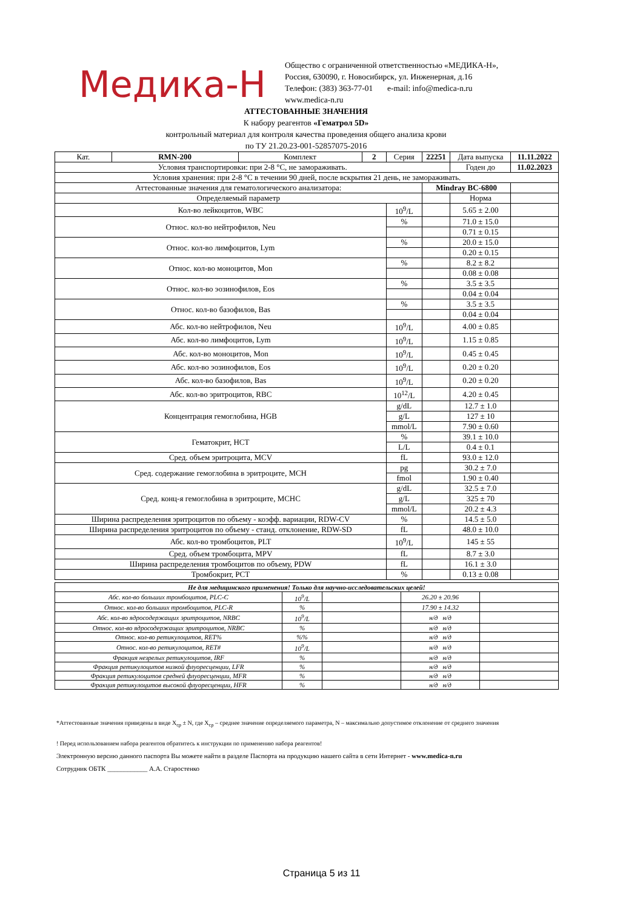Медика-Н
Общество с ограниченной ответственностью «МЕДИКА-Н»,
Россия, 630090, г. Новосибирск, ул. Инженерная, д.16
Телефон: (383) 363-77-01 e-mail: info@medica-n.ru
www.medica-n.ru
АТТЕСТОВАННЫЕ ЗНАЧЕНИЯ
К набору реагентов «Гематрол 5D»
контрольный материал для контроля качества проведения общего анализа крови
по ТУ 21.20.23-001-52857075-2016
| Кат. | RMN-200 | Комплект | 2 | Серия | 22251 | | Дата выпуска | 11.11.2022 |
| Условия транспортировки: при 2-8 °С, не замораживать. | | | | | | | Годен до | 11.02.2023 |
| Условия хранения: при 2-8 °С в течении 90 дней, после вскрытия 21 день, не замораживать. | | | | | | | | |
| Аттестованные значения для гематологического анализатора: | | | | | Mindray BC-6800 | | | |
| Определяемый параметр | | | | | | Норма | | |
| Кол-во лейкоцитов, WBC | | | | 10<sup>9</sup>/L | | 5.65 ± 2.00 | | |
| Относ. кол-во нейтрофилов, Neu | | | | % | | 71.0 ± 15.0 | | |
| | | | | | | 0.71 ± 0.15 | | |
| Относ. кол-во лимфоцитов, Lym | | | | % | | 20.0 ± 15.0 | | |
| | | | | | | 0.20 ± 0.15 | | |
| Относ. кол-во моноцитов, Mon | | | | % | | 8.2 ± 8.2 | | |
| | | | | | | 0.08 ± 0.08 | | |
| Относ. кол-во эозинофилов, Eos | | | | % | | 3.5 ± 3.5 | | |
| | | | | | | 0.04 ± 0.04 | | |
| Относ. кол-во базофилов, Bas | | | | % | | 3.5 ± 3.5 | | |
| | | | | | | 0.04 ± 0.04 | | |
| Абс. кол-во нейтрофилов, Neu | | | | 10<sup>9</sup>/L | | 4.00 ± 0.85 | | |
| Абс. кол-во лимфоцитов, Lym | | | | 10<sup>9</sup>/L | | 1.15 ± 0.85 | | |
| Абс. кол-во моноцитов, Mon | | | | 10<sup>9</sup>/L | | 0.45 ± 0.45 | | |
| Абс. кол-во эозинофилов, Eos | | | | 10<sup>9</sup>/L | | 0.20 ± 0.20 | | |
| Абс. кол-во базофилов, Bas | | | | 10<sup>9</sup>/L | | 0.20 ± 0.20 | | |
| Абс. кол-во эритроцитов, RBC | | | | 10<sup>12</sup>/L | | 4.20 ± 0.45 | | |
| Концентрация гемоглобина, HGB | | | | g/dL | | 12.7 ± 1.0 | | |
| | | | | g/L | | 127 ± 10 | | |
| | | | | mmol/L | | 7.90 ± 0.60 | | |
| Гематокрит, HCT | | | | % | | 39.1 ± 10.0 | | |
| | | | | L/L | | 0.4 ± 0.1 | | |
| Сред. объем эритроцита, MCV | | | | fL | | 93.0 ± 12.0 | | |
| Сред. содержание гемоглобина в эритроците, MCH | | | | pg | | 30.2 ± 7.0 | | |
| | | | | fmol | | 1.90 ± 0.40 | | |
| Сред. конц-я гемоглобина в эритроците, MCHC | | | | g/dL | | 32.5 ± 7.0 | | |
| | | | | g/L | | 325 ± 70 | | |
| | | | | mmol/L | | 20.2 ± 4.3 | | |
| Ширина распределения эритроцитов по объему - коэфф. вариации, RDW-CV | | | | % | | 14.5 ± 5.0 | | |
| Ширина распределения эритроцитов по объему - станд. отклонение, RDW-SD | | | | fL | | 48.0 ± 10.0 | | |
| Абс. кол-во тромбоцитов, PLT | | | | 10<sup>9</sup>/L | | 145 ± 55 | | |
| Сред. объем тромбоцита, MPV | | | | fL | | 8.7 ± 3.0 | | |
| Ширина распределения тромбоцитов по объему, PDW | | | | fL | | 16.1 ± 3.0 | | |
| Тромбокрит, PCT | | | | % | | 0.13 ± 0.08 | | |
| Не для медицинского применения! Только для научно-исследовательских целей! | | | | |
| Абс. кол-во больших тромбоцитов, PLC-C | 10<sup>9</sup>/L | | 26.20 ± 20.96 | |
| Относ. кол-во больших тромбоцитов, PLC-R | % | | 17.90 ± 14.32 | |
| Абс. кол-во ядросодержащих эритроцитов, NRBC | 10<sup>9</sup>/L | | н/д н/д | |
| Относ. кол-во ядросодержащих эритроцитов, NRBC | % | | н/д н/д | |
| Относ. кол-во ретикулоцитов, RET% | %% | | н/д н/д | |
| Относ. кол-во ретикулоцитов, RET# | 10<sup>9</sup>/L | | н/д н/д | |
| Фракция незрелых ретикулоцитов, IRF | % | | н/д н/д | |
| Фракция ретикулоцитов низкой флуоресценции, LFR | % | | н/д н/д | |
| Фракция ретикулоцитов средней флуоресценции, MFR | % | | н/д н/д | |
| Фракция ретикулоцитов высокой флуоресценции, HFR | % | | н/д н/д | |
*Аттестованные значения приведены в виде X<sub>ср</sub> ± N, где X<sub>ср</sub> – среднее значение определяемого параметра, N – максимально допустимое отклонение от среднего значения
! Перед использованием набора реагентов обратитесь к инструкции по применению набора реагентов!
Электронную версию данного паспорта Вы можете найти в разделе Паспорта на продукцию нашего сайта в сети Интернет - www.medica-n.ru
Сотрудник ОБТК ____________ А.А. Старостенко
Страница 5 из 11